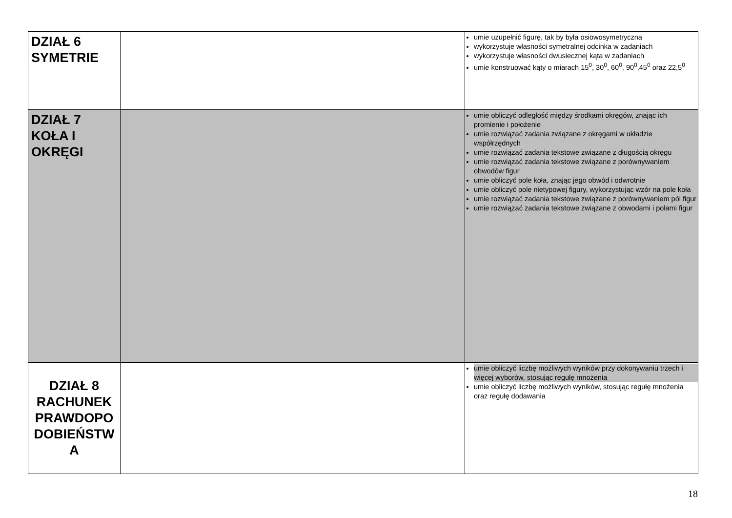| DZIAŁ 6 SYMETRIE | | umie uzupełnić figurę, tak by była osiowosymetryczna wykorzystuje własności symetralnej odcinka w zadaniach wykorzystuje własności dwusiecznej kąta w zadaniach umie konstruować kąty o miarach 15<sup>0</sup>, 30<sup>0</sup>, 60<sup>0</sup>, 90<sup>0</sup>,45<sup>0</sup> oraz 22,5<sup>0</sup> |
| DZIAŁ 7 KOŁA I OKRĘGI | | umie obliczyć odległość między środkami okręgów, znając ich promienie i położenie umie rozwiązać zadania związane z okręgami w układzie współrzędnych umie rozwiązać zadania tekstowe związane z długością okręgu umie rozwiązać zadania tekstowe związane z porównywaniem obwodów figur umie obliczyć pole koła, znając jego obwód i odwrotnie umie obliczyć pole nietypowej figury, wykorzystując wzór na pole koła umie rozwiązać zadania tekstowe związane z porównywaniem pól figur umie rozwiązać zadania tekstowe związane z obwodami i polami figur |
| DZIAŁ 8 RACHUNEK PRAWDOPO DOBIEŃSTW A | | umie obliczyć liczbę możliwych wyników przy dokonywaniu trzech i więcej wyborów, stosując regułę mnożenia umie obliczyć liczbę możliwych wyników, stosując regułę mnożenia oraz regułę dodawania |
18